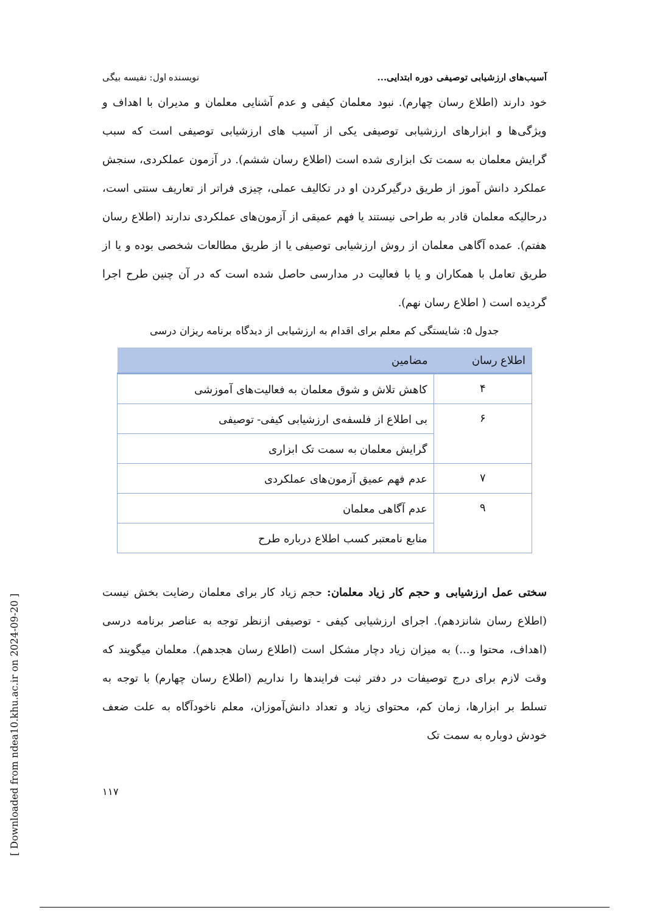[ Downloaded from ndea10.khu.ac.ir on 2024-09-20 ]
آسیب‌های ارزشیابی توصیفی دوره ابتدایی... نویسنده اول: نفیسه بیگی
خود دارند (اطلاع رسان چهارم). نبود معلمان کیفی و عدم آشنایی معلمان و مدیران با اهداف و ویژگی‌ها و ابزارهای ارزشیابی توصیفی یکی از آسیب های ارزشیابی توصیفی است که سبب گرایش معلمان به سمت تک ابزاری شده است (اطلاع رسان ششم). در آزمون عملکردی، سنجش عملکرد دانش آموز از طریق درگیرکردن او در تکالیف عملی، چیزی فراتر از تعاریف سنتی است، درحالیکه معلمان قادر به طراحی نیستند یا فهم عمیقی از آزمون‌های عملکردی ندارند (اطلاع رسان هفتم). عمده آگاهی معلمان از روش ارزشیابی توصیفی یا از طریق مطالعات شخصی بوده و یا از طریق تعامل با همکاران و یا با فعالیت در مدارسی حاصل شده است که در آن چنین طرح اجرا گردیده است ( اطلاع رسان نهم).
جدول ۵: شایستگی کم معلم برای اقدام به ارزشیابی از دیدگاه برنامه ریزان درسی
| اطلاع رسان | مضامین |
| --- | --- |
| ۴ | کاهش تلاش و شوق معلمان به فعالیت‌های آموزشی |
| ۶ | بی اطلاع از فلسفه‌ی ارزشیابی کیفی- توصیفی |
| | گرایش معلمان به سمت تک ابزاری |
| ۷ | عدم فهم عمیق آزمون‌های عملکردی |
| ۹ | عدم آگاهی معلمان |
| | منابع نامعتبر کسب اطلاع درباره طرح |
سختی عمل ارزشیابی و حجم کار زیاد معلمان: حجم زیاد کار برای معلمان رضایت بخش نیست (اطلاع رسان شانزدهم). اجرای ارزشیابی کیفی - توصیفی ازنظر توجه به عناصر برنامه درسی (اهداف، محتوا و...) به میزان زیاد دچار مشکل است (اطلاع رسان هجدهم). معلمان میگویند که وقت لازم برای درج توصیفات در دفتر ثبت فرایندها را نداریم (اطلاع رسان چهارم) با توجه به تسلط بر ابزارها، زمان کم، محتوای زیاد و تعداد دانش‌آموزان، معلم ناخودآگاه به علت ضعف خودش دوباره به سمت تک
۱۱۷